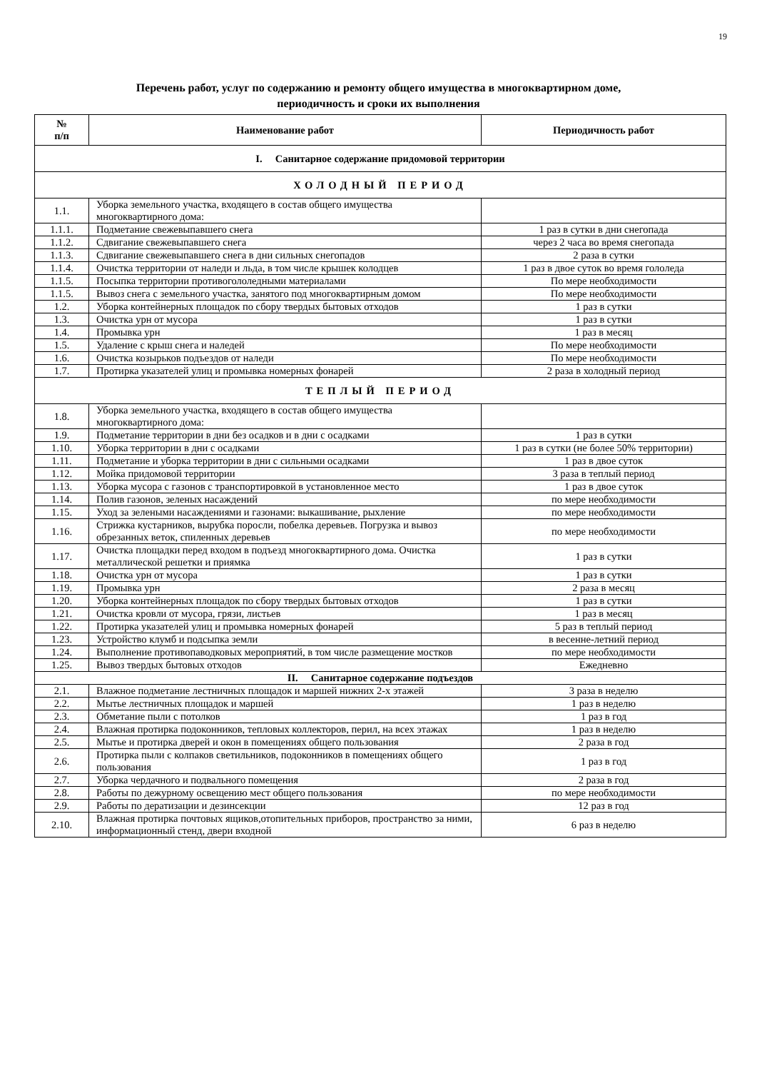19
Перечень работ, услуг по содержанию и ремонту общего имущества в многоквартирном доме,
периодичность и сроки их выполнения
| № п/п | Наименование работ | Периодичность работ |
| --- | --- | --- |
| I. Санитарное содержание придомовой территории | | |
| ХОЛОДНЫЙ ПЕРИОД | | |
| 1.1. | Уборка земельного участка, входящего в состав общего имущества многоквартирного дома: | |
| 1.1.1. | Подметание свежевыпавшего снега | 1 раз в сутки в дни снегопада |
| 1.1.2. | Сдвигание свежевыпавшего снега | через 2 часа во время снегопада |
| 1.1.3. | Сдвигание свежевыпавшего снега в дни сильных снегопадов | 2 раза в сутки |
| 1.1.4. | Очистка территории от наледи и льда, в том числе крышек колодцев | 1 раз в двое суток во время гололеда |
| 1.1.5. | Посыпка территории противогололедными материалами | По мере необходимости |
| 1.1.5. | Вывоз снега с земельного участка, занятого под многоквартирным домом | По мере необходимости |
| 1.2. | Уборка контейнерных площадок по сбору твердых бытовых отходов | 1 раз в сутки |
| 1.3. | Очистка урн от мусора | 1 раз в сутки |
| 1.4. | Промывка урн | 1 раз в месяц |
| 1.5. | Удаление с крыш снега и наледей | По мере необходимости |
| 1.6. | Очистка козырьков подъездов от наледи | По мере необходимости |
| 1.7. | Протирка указателей улиц и промывка номерных фонарей | 2 раза в холодный период |
| ТЕПЛЫЙ ПЕРИОД | | |
| 1.8. | Уборка земельного участка, входящего в состав общего имущества многоквартирного дома: | |
| 1.9. | Подметание территории в дни без осадков и в дни с осадками | 1 раз в сутки |
| 1.10. | Уборка территории в дни с осадками | 1 раз в сутки (не более 50% территории) |
| 1.11. | Подметание и уборка территории в дни с сильными осадками | 1 раз в двое суток |
| 1.12. | Мойка придомовой территории | 3 раза в теплый период |
| 1.13. | Уборка мусора с газонов с транспортировкой в установленное место | 1 раз в двое суток |
| 1.14. | Полив газонов, зеленых насаждений | по мере необходимости |
| 1.15. | Уход за зелеными насаждениями и газонами: выкашивание, рыхление | по мере необходимости |
| 1.16. | Стрижка кустарников, вырубка поросли, побелка деревьев. Погрузка и вывоз обрезанных веток, спиленных деревьев | по мере необходимости |
| 1.17. | Очистка площадки перед входом в подъезд многоквартирного дома. Очистка металлической решетки и приямка | 1 раз в сутки |
| 1.18. | Очистка урн от мусора | 1 раз в сутки |
| 1.19. | Промывка урн | 2 раза в месяц |
| 1.20. | Уборка контейнерных площадок по сбору твердых бытовых отходов | 1 раз в сутки |
| 1.21. | Очистка кровли от мусора, грязи, листьев | 1 раз в месяц |
| 1.22. | Протирка указателей улиц и промывка номерных фонарей | 5 раз в теплый период |
| 1.23. | Устройство клумб и подсыпка земли | в весенне-летний период |
| 1.24. | Выполнение противопаводковых мероприятий, в том числе размещение мостков | по мере необходимости |
| 1.25. | Вывоз твердых бытовых отходов | Ежедневно |
| II. Санитарное содержание подъездов | | |
| 2.1. | Влажное подметание лестничных площадок и маршей нижних 2-х этажей | 3 раза в неделю |
| 2.2. | Мытье лестничных площадок и маршей | 1 раз в неделю |
| 2.3. | Обметание пыли с потолков | 1 раз в год |
| 2.4. | Влажная протирка подоконников, тепловых коллекторов, перил, на всех этажах | 1 раз в неделю |
| 2.5. | Мытье и протирка дверей и окон в помещениях общего пользования | 2 раза в год |
| 2.6. | Протирка пыли с колпаков светильников, подоконников в помещениях общего пользования | 1 раз в год |
| 2.7. | Уборка чердачного и подвального помещения | 2 раза в год |
| 2.8. | Работы по дежурному освещению мест общего пользования | по мере необходимости |
| 2.9. | Работы по дератизации и дезинсекции | 12 раз в год |
| 2.10. | Влажная протирка почтовых ящиков,отопительных приборов, пространство за ними, информационный стенд, двери входной | 6 раз в неделю |